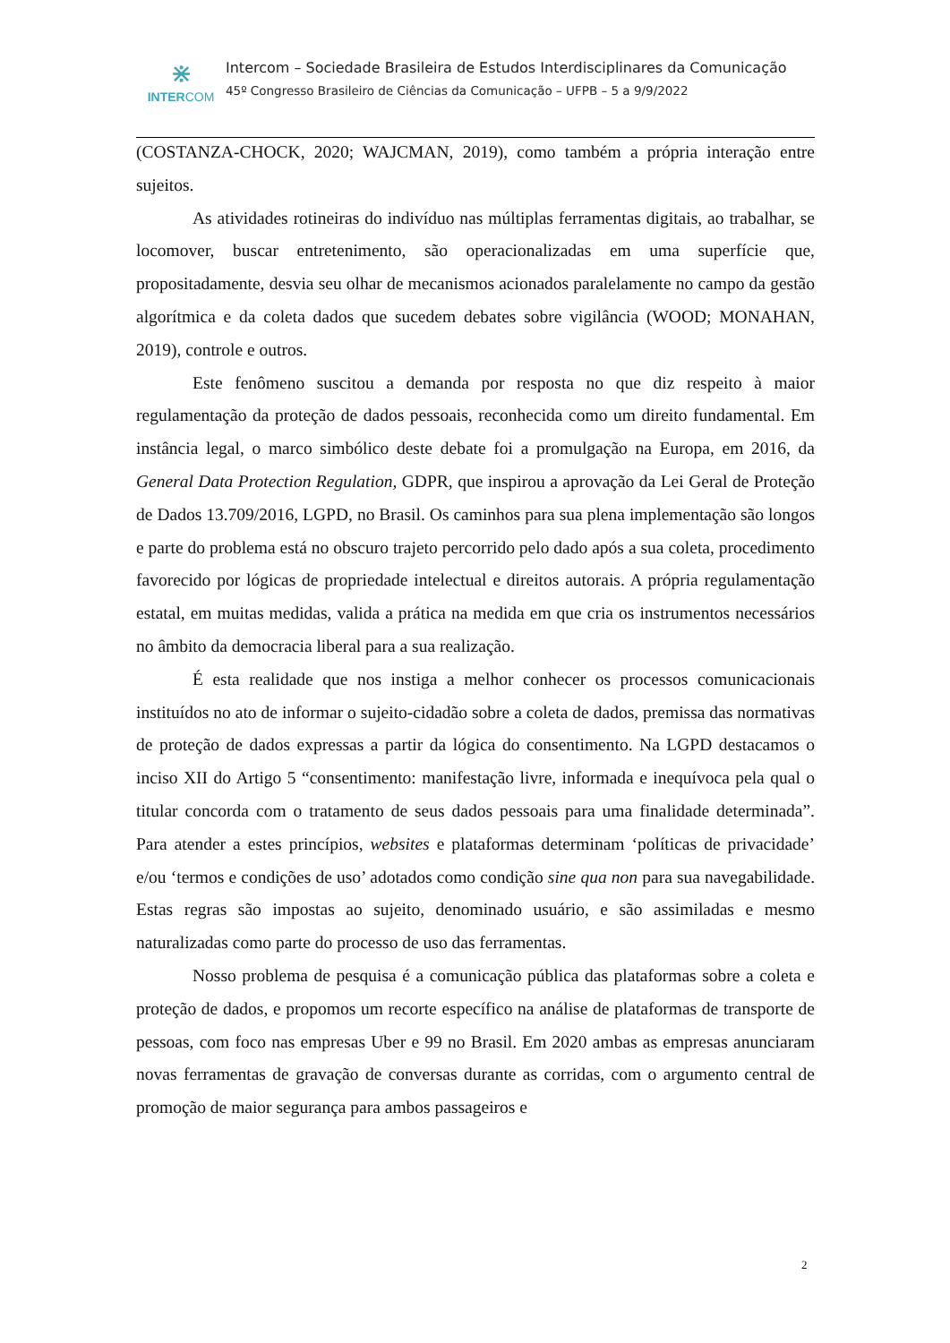⋇
INTERCOM
Intercom – Sociedade Brasileira de Estudos Interdisciplinares da Comunicação
45º Congresso Brasileiro de Ciências da Comunicação – UFPB – 5 a 9/9/2022
(COSTANZA-CHOCK, 2020; WAJCMAN, 2019), como também a própria interação entre sujeitos.
As atividades rotineiras do indivíduo nas múltiplas ferramentas digitais, ao trabalhar, se locomover, buscar entretenimento, são operacionalizadas em uma superfície que, propositadamente, desvia seu olhar de mecanismos acionados paralelamente no campo da gestão algorítmica e da coleta dados que sucedem debates sobre vigilância (WOOD; MONAHAN, 2019), controle e outros.
Este fenômeno suscitou a demanda por resposta no que diz respeito à maior regulamentação da proteção de dados pessoais, reconhecida como um direito fundamental. Em instância legal, o marco simbólico deste debate foi a promulgação na Europa, em 2016, da General Data Protection Regulation, GDPR, que inspirou a aprovação da Lei Geral de Proteção de Dados 13.709/2016, LGPD, no Brasil. Os caminhos para sua plena implementação são longos e parte do problema está no obscuro trajeto percorrido pelo dado após a sua coleta, procedimento favorecido por lógicas de propriedade intelectual e direitos autorais. A própria regulamentação estatal, em muitas medidas, valida a prática na medida em que cria os instrumentos necessários no âmbito da democracia liberal para a sua realização.
É esta realidade que nos instiga a melhor conhecer os processos comunicacionais instituídos no ato de informar o sujeito-cidadão sobre a coleta de dados, premissa das normativas de proteção de dados expressas a partir da lógica do consentimento. Na LGPD destacamos o inciso XII do Artigo 5 “consentimento: manifestação livre, informada e inequívoca pela qual o titular concorda com o tratamento de seus dados pessoais para uma finalidade determinada”. Para atender a estes princípios, websites e plataformas determinam ‘políticas de privacidade’ e/ou ‘termos e condições de uso’ adotados como condição sine qua non para sua navegabilidade. Estas regras são impostas ao sujeito, denominado usuário, e são assimiladas e mesmo naturalizadas como parte do processo de uso das ferramentas.
Nosso problema de pesquisa é a comunicação pública das plataformas sobre a coleta e proteção de dados, e propomos um recorte específico na análise de plataformas de transporte de pessoas, com foco nas empresas Uber e 99 no Brasil. Em 2020 ambas as empresas anunciaram novas ferramentas de gravação de conversas durante as corridas, com o argumento central de promoção de maior segurança para ambos passageiros e
2